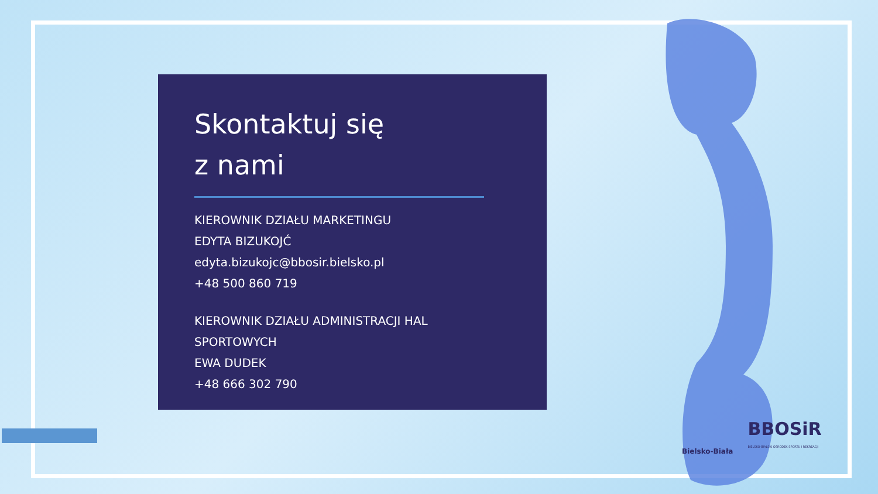Skontaktuj się
z nami
KIEROWNIK DZIAŁU MARKETINGU
EDYTA BIZUKOJĆ
edyta.bizukojc@bbosir.bielsko.pl
+48 500 860 719
KIEROWNIK DZIAŁU ADMINISTRACJI HAL SPORTOWYCH
EWA DUDEK
+48 666 302 790
Bielsko-Biała
BBOSiR
BIELSKO-BIALSKI OŚRODEK SPORTU I REKREACJI